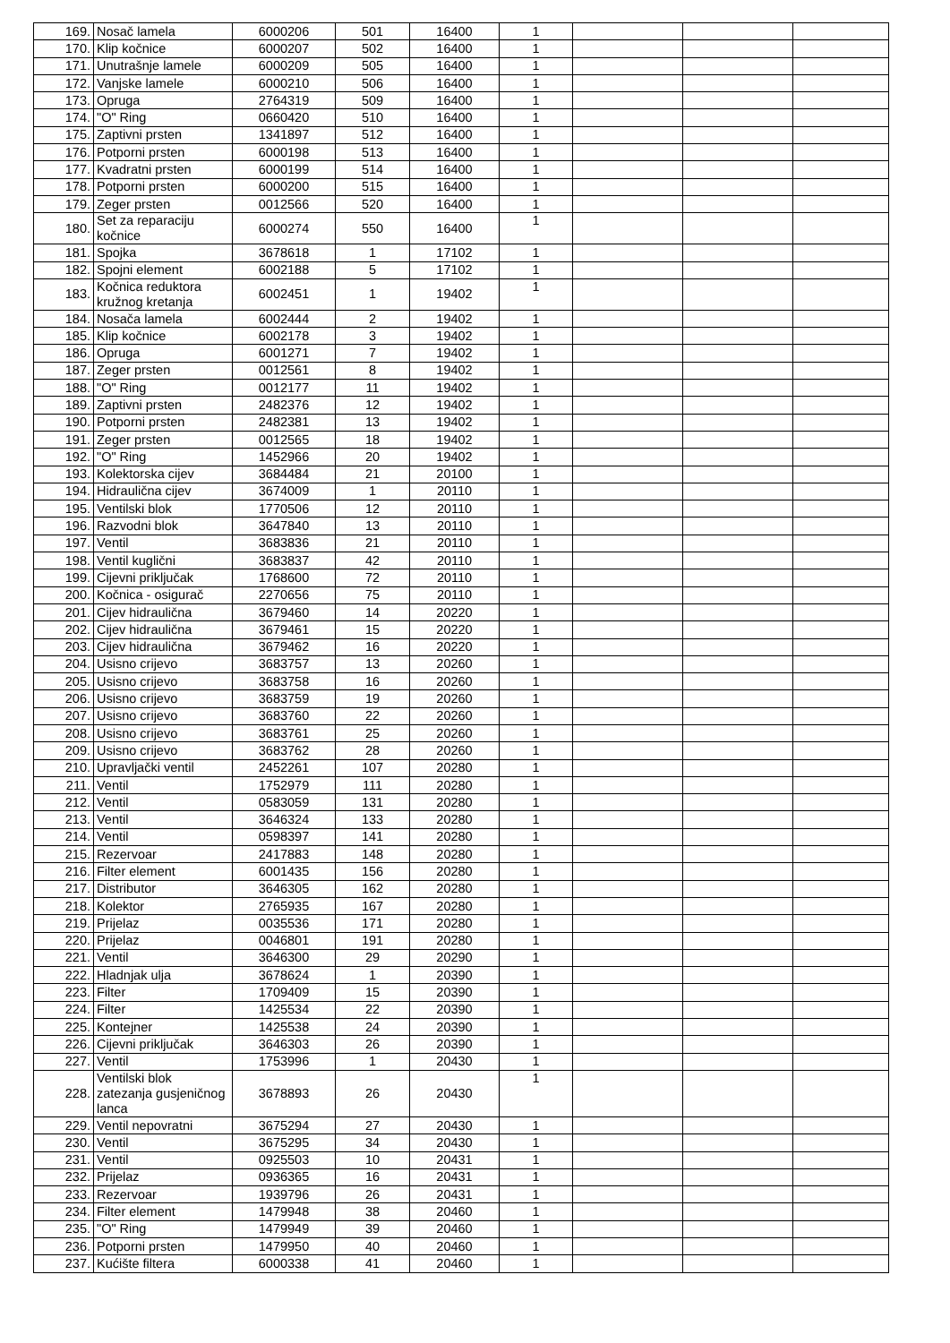| 169. | Nosač lamela | 6000206 | 501 | 16400 | 1 | | | |
| 170. | Klip kočnice | 6000207 | 502 | 16400 | 1 | | | |
| 171. | Unutrašnje lamele | 6000209 | 505 | 16400 | 1 | | | |
| 172. | Vanjske lamele | 6000210 | 506 | 16400 | 1 | | | |
| 173. | Opruga | 2764319 | 509 | 16400 | 1 | | | |
| 174. | "O" Ring | 0660420 | 510 | 16400 | 1 | | | |
| 175. | Zaptivni prsten | 1341897 | 512 | 16400 | 1 | | | |
| 176. | Potporni prsten | 6000198 | 513 | 16400 | 1 | | | |
| 177. | Kvadratni prsten | 6000199 | 514 | 16400 | 1 | | | |
| 178. | Potporni prsten | 6000200 | 515 | 16400 | 1 | | | |
| 179. | Zeger prsten | 0012566 | 520 | 16400 | 1 | | | |
| 180. | Set za reparaciju kočnice | 6000274 | 550 | 16400 | 1 | | | |
| 181. | Spojka | 3678618 | 1 | 17102 | 1 | | | |
| 182. | Spojni element | 6002188 | 5 | 17102 | 1 | | | |
| 183. | Kočnica reduktora kružnog kretanja | 6002451 | 1 | 19402 | 1 | | | |
| 184. | Nosača lamela | 6002444 | 2 | 19402 | 1 | | | |
| 185. | Klip kočnice | 6002178 | 3 | 19402 | 1 | | | |
| 186. | Opruga | 6001271 | 7 | 19402 | 1 | | | |
| 187. | Zeger prsten | 0012561 | 8 | 19402 | 1 | | | |
| 188. | "O" Ring | 0012177 | 11 | 19402 | 1 | | | |
| 189. | Zaptivni prsten | 2482376 | 12 | 19402 | 1 | | | |
| 190. | Potporni prsten | 2482381 | 13 | 19402 | 1 | | | |
| 191. | Zeger prsten | 0012565 | 18 | 19402 | 1 | | | |
| 192. | "O" Ring | 1452966 | 20 | 19402 | 1 | | | |
| 193. | Kolektorska cijev | 3684484 | 21 | 20100 | 1 | | | |
| 194. | Hidraulična cijev | 3674009 | 1 | 20110 | 1 | | | |
| 195. | Ventilski blok | 1770506 | 12 | 20110 | 1 | | | |
| 196. | Razvodni blok | 3647840 | 13 | 20110 | 1 | | | |
| 197. | Ventil | 3683836 | 21 | 20110 | 1 | | | |
| 198. | Ventil kuglični | 3683837 | 42 | 20110 | 1 | | | |
| 199. | Cijevni priključak | 1768600 | 72 | 20110 | 1 | | | |
| 200. | Kočnica - osigurač | 2270656 | 75 | 20110 | 1 | | | |
| 201. | Cijev hidraulična | 3679460 | 14 | 20220 | 1 | | | |
| 202. | Cijev hidraulična | 3679461 | 15 | 20220 | 1 | | | |
| 203. | Cijev hidraulična | 3679462 | 16 | 20220 | 1 | | | |
| 204. | Usisno crijevo | 3683757 | 13 | 20260 | 1 | | | |
| 205. | Usisno crijevo | 3683758 | 16 | 20260 | 1 | | | |
| 206. | Usisno crijevo | 3683759 | 19 | 20260 | 1 | | | |
| 207. | Usisno crijevo | 3683760 | 22 | 20260 | 1 | | | |
| 208. | Usisno crijevo | 3683761 | 25 | 20260 | 1 | | | |
| 209. | Usisno crijevo | 3683762 | 28 | 20260 | 1 | | | |
| 210. | Upravljački ventil | 2452261 | 107 | 20280 | 1 | | | |
| 211. | Ventil | 1752979 | 111 | 20280 | 1 | | | |
| 212. | Ventil | 0583059 | 131 | 20280 | 1 | | | |
| 213. | Ventil | 3646324 | 133 | 20280 | 1 | | | |
| 214. | Ventil | 0598397 | 141 | 20280 | 1 | | | |
| 215. | Rezervoar | 2417883 | 148 | 20280 | 1 | | | |
| 216. | Filter element | 6001435 | 156 | 20280 | 1 | | | |
| 217. | Distributor | 3646305 | 162 | 20280 | 1 | | | |
| 218. | Kolektor | 2765935 | 167 | 20280 | 1 | | | |
| 219. | Prijelaz | 0035536 | 171 | 20280 | 1 | | | |
| 220. | Prijelaz | 0046801 | 191 | 20280 | 1 | | | |
| 221. | Ventil | 3646300 | 29 | 20290 | 1 | | | |
| 222. | Hladnjak ulja | 3678624 | 1 | 20390 | 1 | | | |
| 223. | Filter | 1709409 | 15 | 20390 | 1 | | | |
| 224. | Filter | 1425534 | 22 | 20390 | 1 | | | |
| 225. | Kontejner | 1425538 | 24 | 20390 | 1 | | | |
| 226. | Cijevni priključak | 3646303 | 26 | 20390 | 1 | | | |
| 227. | Ventil | 1753996 | 1 | 20430 | 1 | | | |
| 228. | Ventilski blok zatezanja gusjeničnog lanca | 3678893 | 26 | 20430 | 1 | | | |
| 229. | Ventil nepovratni | 3675294 | 27 | 20430 | 1 | | | |
| 230. | Ventil | 3675295 | 34 | 20430 | 1 | | | |
| 231. | Ventil | 0925503 | 10 | 20431 | 1 | | | |
| 232. | Prijelaz | 0936365 | 16 | 20431 | 1 | | | |
| 233. | Rezervoar | 1939796 | 26 | 20431 | 1 | | | |
| 234. | Filter element | 1479948 | 38 | 20460 | 1 | | | |
| 235. | "O" Ring | 1479949 | 39 | 20460 | 1 | | | |
| 236. | Potporni prsten | 1479950 | 40 | 20460 | 1 | | | |
| 237. | Kućište filtera | 6000338 | 41 | 20460 | 1 | | | |